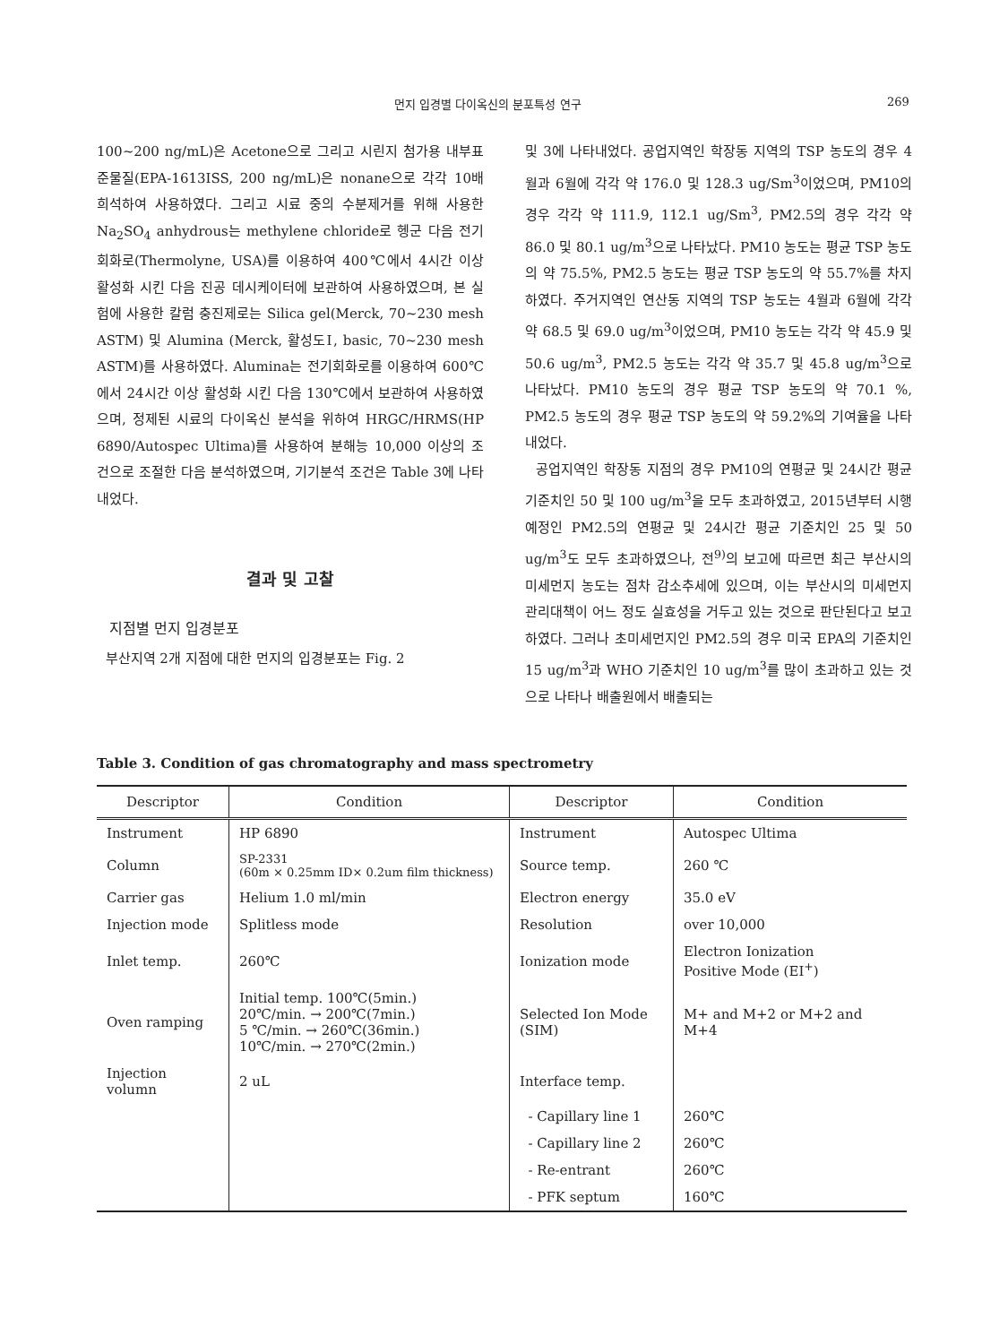먼지 입경별 다이옥신의 분포특성 연구 269
100~200 ng/mL)은 Acetone으로 그리고 시린지 첨가용 내부표준물질(EPA-1613ISS, 200 ng/mL)은 nonane으로 각각 10배 희석하여 사용하였다. 그리고 시료 중의 수분제거를 위해 사용한 Na<sub>2</sub>SO<sub>4</sub> anhydrous는 methylene chloride로 헹군 다음 전기회화로(Thermolyne, USA)를 이용하여 400℃에서 4시간 이상 활성화 시킨 다음 진공 데시케이터에 보관하여 사용하였으며, 본 실험에 사용한 칼럼 충진제로는 Silica gel(Merck, 70~230 mesh ASTM) 및 Alumina (Merck, 활성도Ⅰ, basic, 70~230 mesh ASTM)를 사용하였다. Alumina는 전기회화로를 이용하여 600℃에서 24시간 이상 활성화 시킨 다음 130℃에서 보관하여 사용하였으며, 정제된 시료의 다이옥신 분석을 위하여 HRGC/HRMS(HP 6890/Autospec Ultima)를 사용하여 분해능 10,000 이상의 조건으로 조절한 다음 분석하였으며, 기기분석 조건은 Table 3에 나타내었다.
결과 및 고찰
지점별 먼지 입경분포
부산지역 2개 지점에 대한 먼지의 입경분포는 Fig. 2
및 3에 나타내었다. 공업지역인 학장동 지역의 TSP 농도의 경우 4월과 6월에 각각 약 176.0 및 128.3 ug/Sm<sup>3</sup>이었으며, PM10의 경우 각각 약 111.9, 112.1 ug/Sm<sup>3</sup>, PM2.5의 경우 각각 약 86.0 및 80.1 ug/m<sup>3</sup>으로 나타났다. PM10 농도는 평균 TSP 농도의 약 75.5%, PM2.5 농도는 평균 TSP 농도의 약 55.7%를 차지하였다. 주거지역인 연산동 지역의 TSP 농도는 4월과 6월에 각각 약 68.5 및 69.0 ug/m<sup>3</sup>이었으며, PM10 농도는 각각 약 45.9 및 50.6 ug/m<sup>3</sup>, PM2.5 농도는 각각 약 35.7 및 45.8 ug/m<sup>3</sup>으로 나타났다. PM10 농도의 경우 평균 TSP 농도의 약 70.1 %, PM2.5 농도의 경우 평균 TSP 농도의 약 59.2%의 기여율을 나타내었다.
공업지역인 학장동 지점의 경우 PM10의 연평균 및 24시간 평균 기준치인 50 및 100 ug/m<sup>3</sup>을 모두 초과하였고, 2015년부터 시행예정인 PM2.5의 연평균 및 24시간 평균 기준치인 25 및 50 ug/m<sup>3</sup>도 모두 초과하였으나, 전<sup>9)</sup>의 보고에 따르면 최근 부산시의 미세먼지 농도는 점차 감소추세에 있으며, 이는 부산시의 미세먼지 관리대책이 어느 정도 실효성을 거두고 있는 것으로 판단된다고 보고하였다. 그러나 초미세먼지인 PM2.5의 경우 미국 EPA의 기준치인 15 ug/m<sup>3</sup>과 WHO 기준치인 10 ug/m<sup>3</sup>를 많이 초과하고 있는 것으로 나타나 배출원에서 배출되는
Table 3. Condition of gas chromatography and mass spectrometry
| Descriptor | Condition | Descriptor | Condition |
| --- | --- | --- | --- |
| Instrument | HP 6890 | Instrument | Autospec Ultima |
| Column | SP-2331 (60m × 0.25mm ID× 0.2um film thickness) | Source temp. | 260 ℃ |
| Carrier gas | Helium 1.0 ml/min | Electron energy | 35.0 eV |
| Injection mode | Splitless mode | Resolution | over 10,000 |
| Inlet temp. | 260℃ | Ionization mode | Electron Ionization Positive Mode (EI<sup>+</sup>) |
| Oven ramping | Initial temp. 100℃(5min.) 20℃/min. → 200℃(7min.) 5 ℃/min. → 260℃(36min.) 10℃/min. → 270℃(2min.) | Selected Ion Mode (SIM) | M+ and M+2 or M+2 and M+4 |
| Injection volumn | 2 uL | Interface temp. | |
| | | - Capillary line 1 | 260℃ |
| | | - Capillary line 2 | 260℃ |
| | | - Re-entrant | 260℃ |
| | | - PFK septum | 160℃ |